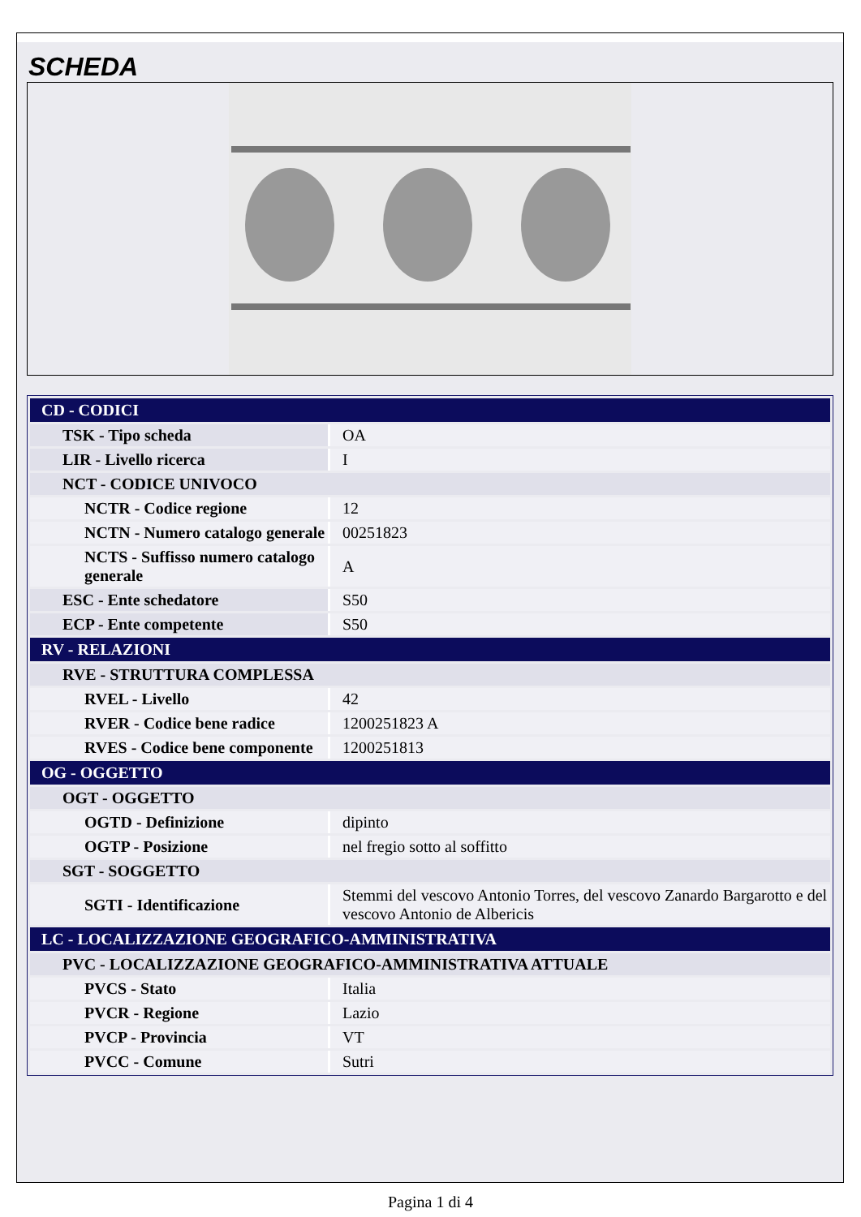SCHEDA
| CD - CODICI | |
| TSK - Tipo scheda | OA |
| LIR - Livello ricerca | I |
| NCT - CODICE UNIVOCO | |
| NCTR - Codice regione | 12 |
| NCTN - Numero catalogo generale | 00251823 |
| NCTS - Suffisso numero catalogo generale | A |
| ESC - Ente schedatore | S50 |
| ECP - Ente competente | S50 |
| RV - RELAZIONI | |
| RVE - STRUTTURA COMPLESSA | |
| RVEL - Livello | 42 |
| RVER - Codice bene radice | 1200251823 A |
| RVES - Codice bene componente | 1200251813 |
| OG - OGGETTO | |
| OGT - OGGETTO | |
| OGTD - Definizione | dipinto |
| OGTP - Posizione | nel fregio sotto al soffitto |
| SGT - SOGGETTO | |
| SGTI - Identificazione | Stemmi del vescovo Antonio Torres, del vescovo Zanardo Bargarotto e del vescovo Antonio de Albericis |
| LC - LOCALIZZAZIONE GEOGRAFICO-AMMINISTRATIVA | |
| PVC - LOCALIZZAZIONE GEOGRAFICO-AMMINISTRATIVA ATTUALE | |
| PVCS - Stato | Italia |
| PVCR - Regione | Lazio |
| PVCP - Provincia | VT |
| PVCC - Comune | Sutri |
Pagina 1 di 4